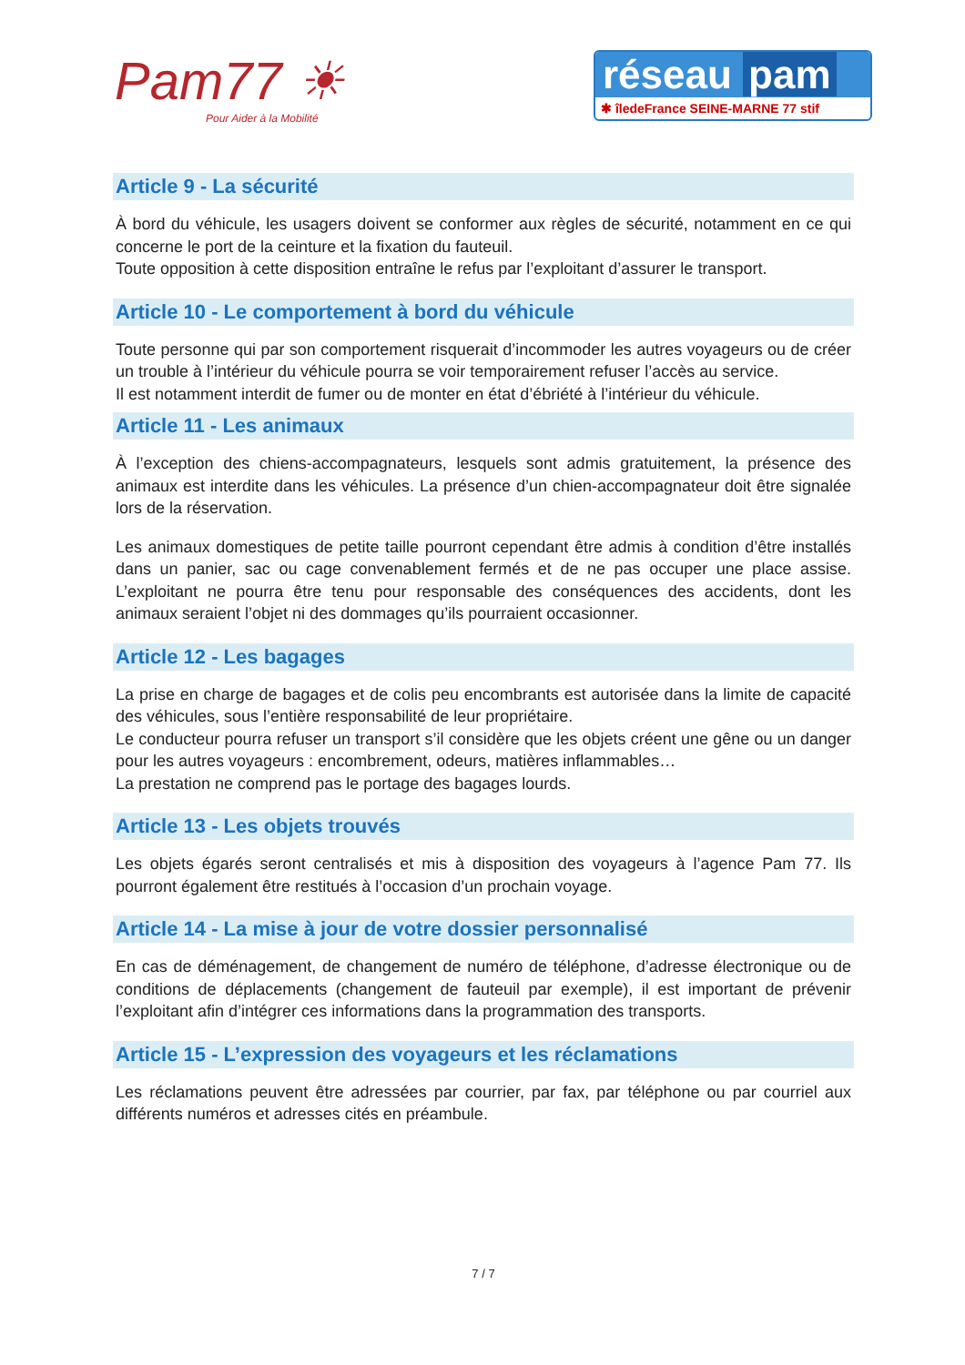Pam77 ☀
Pour Aider à la Mobilité
réseau pam
✱ îledeFrance SEINE-MARNE 77 stif
Article 9 - La sécurité
À bord du véhicule, les usagers doivent se conformer aux règles de sécurité, notamment en ce qui concerne le port de la ceinture et la fixation du fauteuil.
Toute opposition à cette disposition entraîne le refus par l’exploitant d’assurer le transport.
Article 10 - Le comportement à bord du véhicule
Toute personne qui par son comportement risquerait d’incommoder les autres voyageurs ou de créer un trouble à l’intérieur du véhicule pourra se voir temporairement refuser l’accès au service.
Il est notamment interdit de fumer ou de monter en état d’ébriété à l’intérieur du véhicule.
Article 11 - Les animaux
À l’exception des chiens-accompagnateurs, lesquels sont admis gratuitement, la présence des animaux est interdite dans les véhicules. La présence d’un chien-accompagnateur doit être signalée lors de la réservation.
Les animaux domestiques de petite taille pourront cependant être admis à condition d’être installés dans un panier, sac ou cage convenablement fermés et de ne pas occuper une place assise. L’exploitant ne pourra être tenu pour responsable des conséquences des accidents, dont les animaux seraient l’objet ni des dommages qu’ils pourraient occasionner.
Article 12 - Les bagages
La prise en charge de bagages et de colis peu encombrants est autorisée dans la limite de capacité des véhicules, sous l’entière responsabilité de leur propriétaire.
Le conducteur pourra refuser un transport s’il considère que les objets créent une gêne ou un danger pour les autres voyageurs : encombrement, odeurs, matières inflammables…
La prestation ne comprend pas le portage des bagages lourds.
Article 13 - Les objets trouvés
Les objets égarés seront centralisés et mis à disposition des voyageurs à l’agence Pam 77. Ils pourront également être restitués à l’occasion d’un prochain voyage.
Article 14 - La mise à jour de votre dossier personnalisé
En cas de déménagement, de changement de numéro de téléphone, d’adresse électronique ou de conditions de déplacements (changement de fauteuil par exemple), il est important de prévenir l’exploitant afin d’intégrer ces informations dans la programmation des transports.
Article 15 - L’expression des voyageurs et les réclamations
Les réclamations peuvent être adressées par courrier, par fax, par téléphone ou par courriel aux différents numéros et adresses cités en préambule.
7 / 7